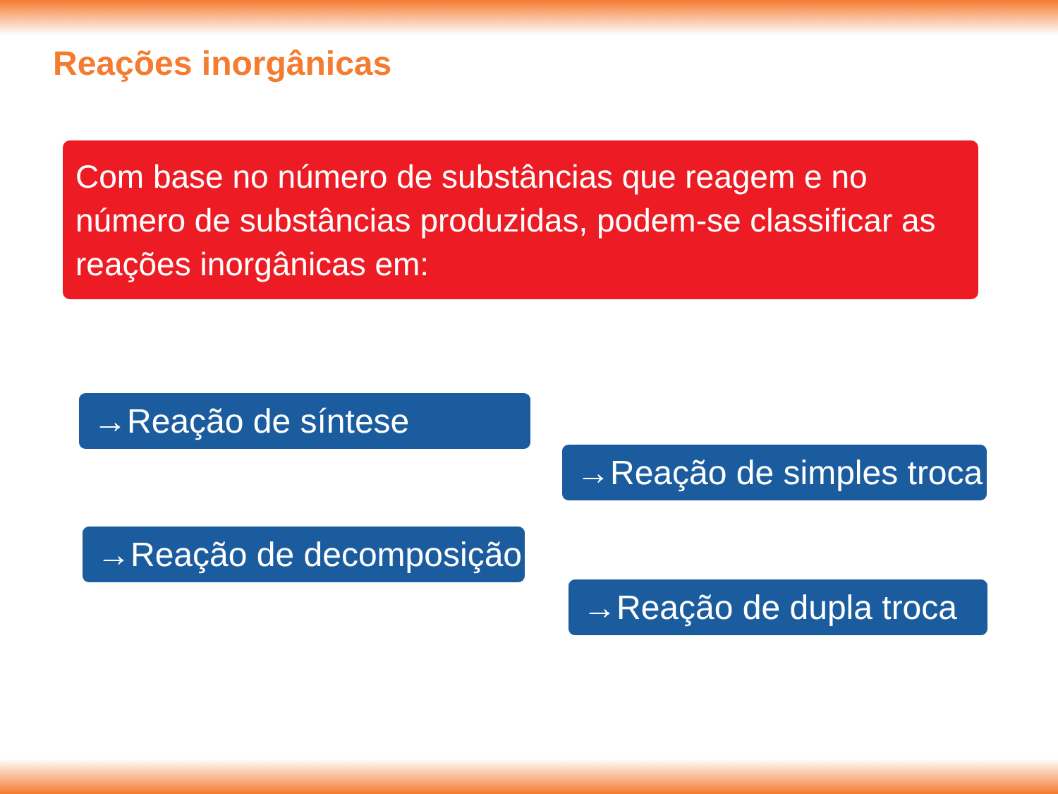Reações inorgânicas
Com base no número de substâncias que reagem e no número de substâncias produzidas, podem-se classificar as reações inorgânicas em:
→Reação de síntese
→Reação de simples troca
→Reação de decomposição
→Reação de dupla troca